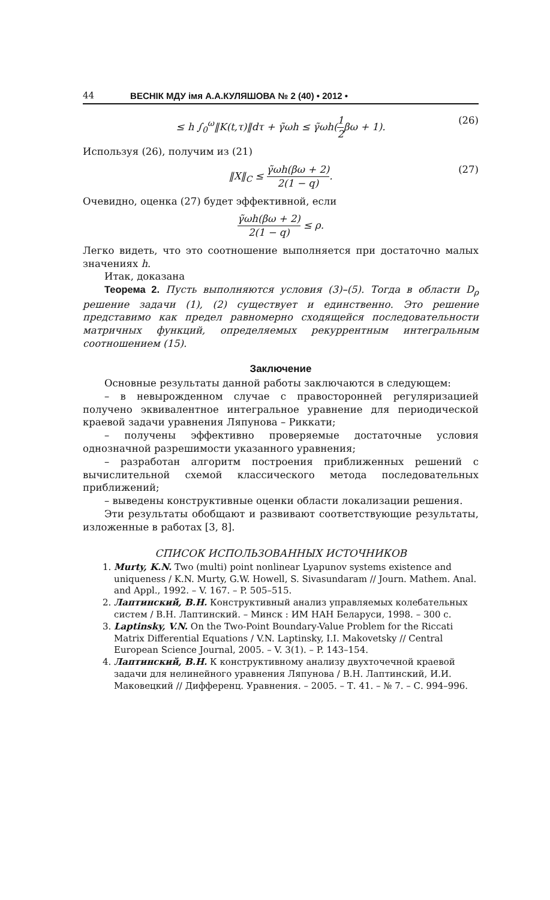44 ВЕСНІК МДУ імя А.А.КУЛЯШОВА № 2 (40) • 2012 •
≤ h ∫<sub>0</sub><sup>ω</sup>‖K(t,τ)‖dτ + γ̃ωh ≤ γ̃ωh(1 2βω + 1). (26)
Используя (26), получим из (21)
‖X‖<sub>C</sub> ≤ γ̃ωh(βω + 2) 2(1 − q). (27)
Очевидно, оценка (27) будет эффективной, если
γ̃ωh(βω + 2) 2(1 − q) ≤ ρ.
Легко видеть, что это соотношение выполняется при достаточно малых значениях h.
Итак, доказана
Теорема 2. Пусть выполняются условия (3)–(5). Тогда в области D<sub>ρ</sub> решение задачи (1), (2) существует и единственно. Это решение представимо как предел равномерно сходящейся последовательности матричных функций, определяемых рекуррентным интегральным соотношением (15).
Заключение
Основные результаты данной работы заключаются в следующем:
– в невырожденном случае с правосторонней регуляризацией получено эквивалентное интегральное уравнение для периодической краевой задачи уравнения Ляпунова – Риккати;
– получены эффективно проверяемые достаточные условия однозначной разрешимости указанного уравнения;
– разработан алгоритм построения приближенных решений с вычислительной схемой классического метода последовательных приближений;
– выведены конструктивные оценки области локализации решения.
Эти результаты обобщают и развивают соответствующие результаты, изложенные в работах [3, 8].
СПИСОК ИСПОЛЬЗОВАННЫХ ИСТОЧНИКОВ
1. Murty, K.N. Two (multi) point nonlinear Lyapunov systems existence and uniqueness / K.N. Murty, G.W. Howell, S. Sivasundaram // Journ. Mathem. Anal. and Appl., 1992. – V. 167. – P. 505–515.
2. Лаптинский, В.Н. Конструктивный анализ управляемых колебательных систем / В.Н. Лаптинский. – Минск : ИМ НАН Беларуси, 1998. – 300 с.
3. Laptinsky, V.N. On the Two-Point Boundary-Value Problem for the Riccati Matrix Differential Equations / V.N. Laptinsky, I.I. Makovetsky // Central European Science Journal, 2005. – V. 3(1). – P. 143–154.
4. Лаптинский, В.Н. К конструктивному анализу двухточечной краевой задачи для нелинейного уравнения Ляпунова / В.Н. Лаптинский, И.И. Маковецкий // Дифференц. Уравнения. – 2005. – Т. 41. – № 7. – С. 994–996.